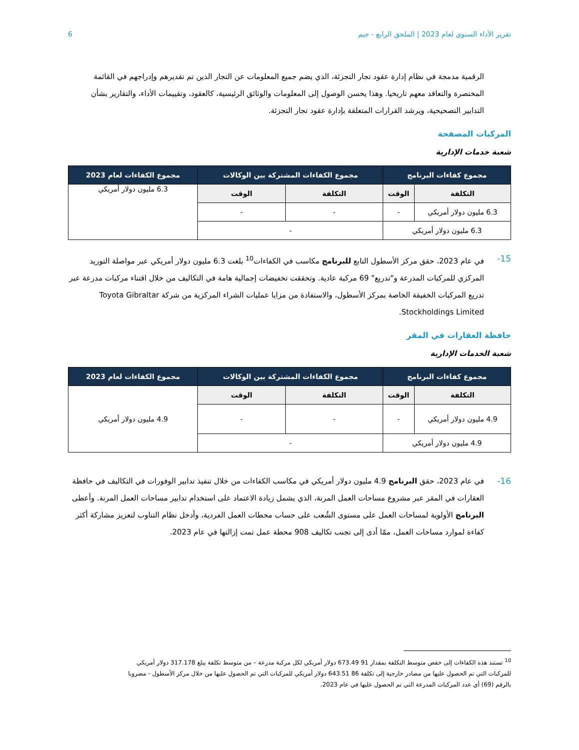تقرير الأداء السنوي لعام 2023 | الملحق الرابع - جيم 6
الرقمية مدمجة في نظام إدارة عقود تجار التجزئة، الذي يضم جميع المعلومات عن التجار الذين تم تقديرهم وإدراجهم في القائمة المختصرة والتعاقد معهم تاريخيا. وهذا يحسن الوصول إلى المعلومات والوثائق الرئيسية، كالعقود، وتقييمات الأداء، والتقارير بشأن التدابير التصحيحية، ويرشد القرارات المتعلقة بإدارة عقود تجار التجزئة.
المركبات المصفحة
شعبة خدمات الإدارية
| مجموع كفاءات البرنامج | | مجموع الكفاءات المشتركة بين الوكالات | | مجموع الكفاءات لعام 2023 |
| --- | --- | --- | --- | --- |
| التكلفة | الوقت | التكلفة | الوقت | 6.3 مليون دولار أمريكي |
| 6.3 مليون دولار أمريكي | - | - | - | |
| 6.3 مليون دولار أمريكي | | - | | |
15- في عام 2023، حقق مركز الأسطول التابع للبرنامج مكاسب في الكفاءات<sup>10</sup> بلغت 6.3 مليون دولار أمريكي عبر مواصلة التوريد المركزي للمركبات المدرعة و"تدريع" 69 مركبة عادية. وتحققت تخفيضات إجمالية هامة في التكاليف من خلال اقتناء مركبات مدرعة عبر تدريع المركبات الخفيفة الخاصة بمركز الأسطول، والاستفادة من مزايا عمليات الشراء المركزية من شركة Toyota Gibraltar Stockholdings Limited.
حافظة العقارات في المقر
شعبة الخدمات الإدارية
| مجموع كفاءات البرنامج | | مجموع الكفاءات المشتركة بين الوكالات | | مجموع الكفاءات لعام 2023 |
| --- | --- | --- | --- | --- |
| التكلفة | الوقت | التكلفة | الوقت | 4.9 مليون دولار أمريكي |
| 4.9 مليون دولار أمريكي | - | - | - | |
| 4.9 مليون دولار أمريكي | | - | | |
16- في عام 2023، حقق البرنامج 4.9 مليون دولار أمريكي في مكاسب الكفاءات من خلال تنفيذ تدابير الوفورات في التكاليف في حافظة العقارات في المقر عبر مشروع مساحات العمل المرنة، الذي يشمل زيادة الاعتماد على استخدام تدابير مساحات العمل المرنة. وأعطى البرنامج الأولوية لمساحات العمل على مستوى الشُعب على حساب محطات العمل الفردية، وأدخل نظام التناوب لتعزيز مشاركة أكثر كفاءة لموارد مساحات العمل، ممّا أدى إلى تجنب تكاليف 908 محطة عمل تمت إزالتها في عام 2023.
<sup>10</sup> تستند هذه الكفاءات إلى خفض متوسط التكلفة بمقدار 91 673.49 دولار أمريكي لكل مركبة مدرعة – من متوسط تكلفة يبلغ 317.178 دولار أمريكي للمركبات التي تم الحصول عليها من مصادر خارجية إلى تكلفة 86 643.51 دولار أمريكي للمركبات التي تم الحصول عليها من خلال مركز الأسطول - مضروبا بالرقم (69) أي عدد المركبات المدرعة التي تم الحصول عليها في عام 2023.